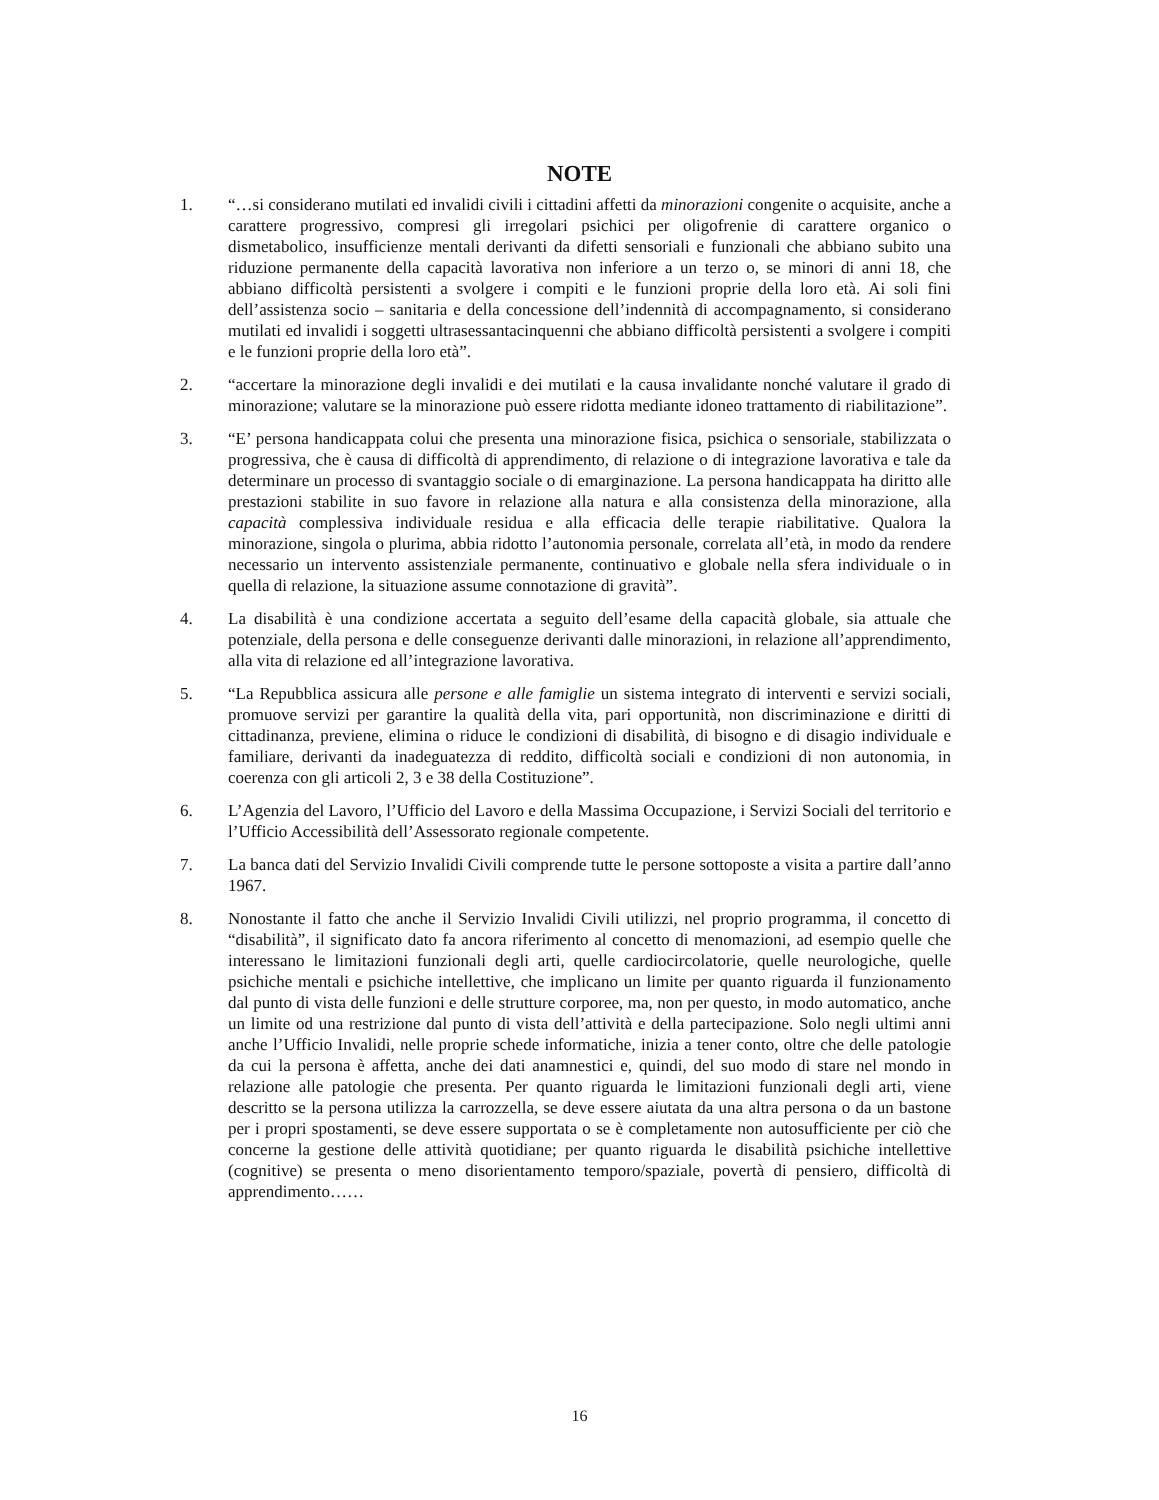NOTE
1. “…si considerano mutilati ed invalidi civili i cittadini affetti da minorazioni congenite o acquisite, anche a carattere progressivo, compresi gli irregolari psichici per oligofrenie di carattere organico o dismetabolico, insufficienze mentali derivanti da difetti sensoriali e funzionali che abbiano subito una riduzione permanente della capacità lavorativa non inferiore a un terzo o, se minori di anni 18, che abbiano difficoltà persistenti a svolgere i compiti e le funzioni proprie della loro età. Ai soli fini dell’assistenza socio – sanitaria e della concessione dell’indennità di accompagnamento, si considerano mutilati ed invalidi i soggetti ultrasessantacinquenni che abbiano difficoltà persistenti a svolgere i compiti e le funzioni proprie della loro età”.
2. “accertare la minorazione degli invalidi e dei mutilati e la causa invalidante nonché valutare il grado di minorazione; valutare se la minorazione può essere ridotta mediante idoneo trattamento di riabilitazione”.
3. “E’ persona handicappata colui che presenta una minorazione fisica, psichica o sensoriale, stabilizzata o progressiva, che è causa di difficoltà di apprendimento, di relazione o di integrazione lavorativa e tale da determinare un processo di svantaggio sociale o di emarginazione. La persona handicappata ha diritto alle prestazioni stabilite in suo favore in relazione alla natura e alla consistenza della minorazione, alla capacità complessiva individuale residua e alla efficacia delle terapie riabilitative. Qualora la minorazione, singola o plurima, abbia ridotto l’autonomia personale, correlata all’età, in modo da rendere necessario un intervento assistenziale permanente, continuativo e globale nella sfera individuale o in quella di relazione, la situazione assume connotazione di gravità”.
4. La disabilità è una condizione accertata a seguito dell’esame della capacità globale, sia attuale che potenziale, della persona e delle conseguenze derivanti dalle minorazioni, in relazione all’apprendimento, alla vita di relazione ed all’integrazione lavorativa.
5. “La Repubblica assicura alle persone e alle famiglie un sistema integrato di interventi e servizi sociali, promuove servizi per garantire la qualità della vita, pari opportunità, non discriminazione e diritti di cittadinanza, previene, elimina o riduce le condizioni di disabilità, di bisogno e di disagio individuale e familiare, derivanti da inadeguatezza di reddito, difficoltà sociali e condizioni di non autonomia, in coerenza con gli articoli 2, 3 e 38 della Costituzione”.
6. L’Agenzia del Lavoro, l’Ufficio del Lavoro e della Massima Occupazione, i Servizi Sociali del territorio e l’Ufficio Accessibilità dell’Assessorato regionale competente.
7. La banca dati del Servizio Invalidi Civili comprende tutte le persone sottoposte a visita a partire dall’anno 1967.
8. Nonostante il fatto che anche il Servizio Invalidi Civili utilizzi, nel proprio programma, il concetto di “disabilità”, il significato dato fa ancora riferimento al concetto di menomazioni, ad esempio quelle che interessano le limitazioni funzionali degli arti, quelle cardiocircolatorie, quelle neurologiche, quelle psichiche mentali e psichiche intellettive, che implicano un limite per quanto riguarda il funzionamento dal punto di vista delle funzioni e delle strutture corporee, ma, non per questo, in modo automatico, anche un limite od una restrizione dal punto di vista dell’attività e della partecipazione. Solo negli ultimi anni anche l’Ufficio Invalidi, nelle proprie schede informatiche, inizia a tener conto, oltre che delle patologie da cui la persona è affetta, anche dei dati anamnestici e, quindi, del suo modo di stare nel mondo in relazione alle patologie che presenta. Per quanto riguarda le limitazioni funzionali degli arti, viene descritto se la persona utilizza la carrozzella, se deve essere aiutata da una altra persona o da un bastone per i propri spostamenti, se deve essere supportata o se è completamente non autosufficiente per ciò che concerne la gestione delle attività quotidiane; per quanto riguarda le disabilità psichiche intellettive (cognitive) se presenta o meno disorientamento temporo/spaziale, povertà di pensiero, difficoltà di apprendimento……
16